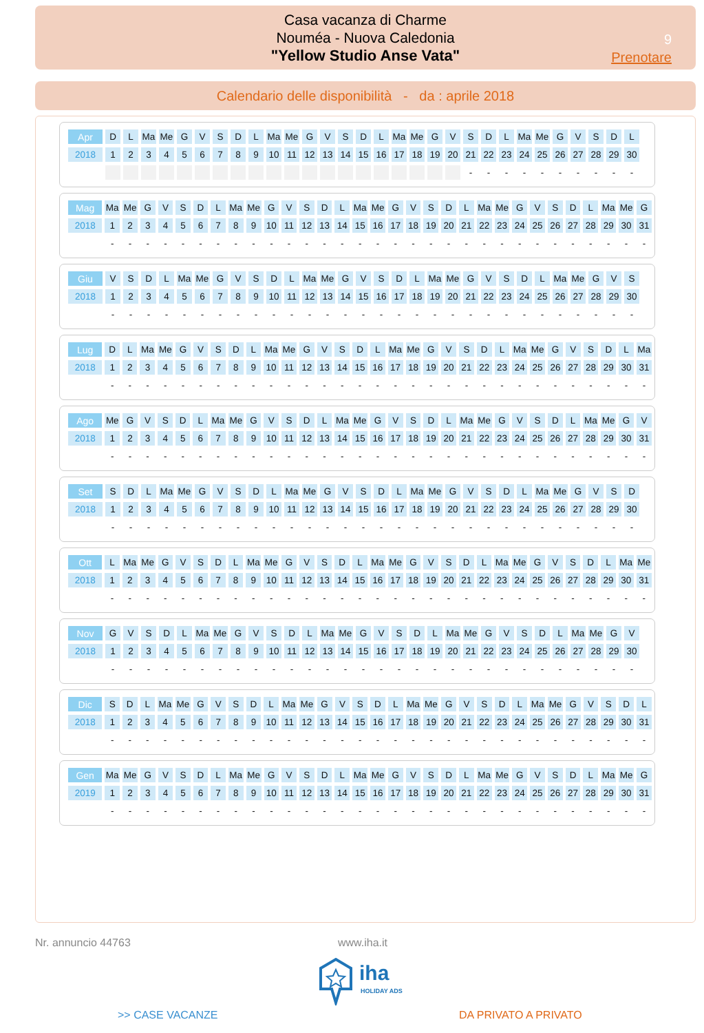Casa vacanza di Charme
Nouméa - Nuova Caledonia
"Yellow Studio Anse Vata"
9
Prenotare
Calendario delle disponibilità - da : aprile 2018
| Apr | D | L | Ma | Me | G | V | S | D | L | Ma | Me | G | V | S | D | L | Ma | Me | G | V | S | D | L | Ma | Me | G | V | S | D | L |
| 2018 | 1 | 2 | 3 | 4 | 5 | 6 | 7 | 8 | 9 | 10 | 11 | 12 | 13 | 14 | 15 | 16 | 17 | 18 | 19 | 20 | 21 | 22 | 23 | 24 | 25 | 26 | 27 | 28 | 29 | 30 |
| | | | | | | | | | | | | | | | | | | | | | - | - | - | - | - | - | - | - | - | - |
| Mag | Ma | Me | G | V | S | D | L | Ma | Me | G | V | S | D | L | Ma | Me | G | V | S | D | L | Ma | Me | G | V | S | D | L | Ma | Me | G |
| 2018 | 1 | 2 | 3 | 4 | 5 | 6 | 7 | 8 | 9 | 10 | 11 | 12 | 13 | 14 | 15 | 16 | 17 | 18 | 19 | 20 | 21 | 22 | 23 | 24 | 25 | 26 | 27 | 28 | 29 | 30 | 31 |
| | - | - | - | - | - | - | - | - | - | - | - | - | - | - | - | - | - | - | - | - | - | - | - | - | - | - | - | - | - | - | - |
| Giu | V | S | D | L | Ma | Me | G | V | S | D | L | Ma | Me | G | V | S | D | L | Ma | Me | G | V | S | D | L | Ma | Me | G | V | S |
| 2018 | 1 | 2 | 3 | 4 | 5 | 6 | 7 | 8 | 9 | 10 | 11 | 12 | 13 | 14 | 15 | 16 | 17 | 18 | 19 | 20 | 21 | 22 | 23 | 24 | 25 | 26 | 27 | 28 | 29 | 30 |
| | - | - | - | - | - | - | - | - | - | - | - | - | - | - | - | - | - | - | - | - | - | - | - | - | - | - | - | - | - | - |
| Lug | D | L | Ma | Me | G | V | S | D | L | Ma | Me | G | V | S | D | L | Ma | Me | G | V | S | D | L | Ma | Me | G | V | S | D | L | Ma |
| 2018 | 1 | 2 | 3 | 4 | 5 | 6 | 7 | 8 | 9 | 10 | 11 | 12 | 13 | 14 | 15 | 16 | 17 | 18 | 19 | 20 | 21 | 22 | 23 | 24 | 25 | 26 | 27 | 28 | 29 | 30 | 31 |
| | - | - | - | - | - | - | - | - | - | - | - | - | - | - | - | - | - | - | - | - | - | - | - | - | - | - | - | - | - | - | - |
| Ago | Me | G | V | S | D | L | Ma | Me | G | V | S | D | L | Ma | Me | G | V | S | D | L | Ma | Me | G | V | S | D | L | Ma | Me | G | V |
| 2018 | 1 | 2 | 3 | 4 | 5 | 6 | 7 | 8 | 9 | 10 | 11 | 12 | 13 | 14 | 15 | 16 | 17 | 18 | 19 | 20 | 21 | 22 | 23 | 24 | 25 | 26 | 27 | 28 | 29 | 30 | 31 |
| | - | - | - | - | - | - | - | - | - | - | - | - | - | - | - | - | - | - | - | - | - | - | - | - | - | - | - | - | - | - | - |
| Set | S | D | L | Ma | Me | G | V | S | D | L | Ma | Me | G | V | S | D | L | Ma | Me | G | V | S | D | L | Ma | Me | G | V | S | D |
| 2018 | 1 | 2 | 3 | 4 | 5 | 6 | 7 | 8 | 9 | 10 | 11 | 12 | 13 | 14 | 15 | 16 | 17 | 18 | 19 | 20 | 21 | 22 | 23 | 24 | 25 | 26 | 27 | 28 | 29 | 30 |
| | - | - | - | - | - | - | - | - | - | - | - | - | - | - | - | - | - | - | - | - | - | - | - | - | - | - | - | - | - | - |
| Ott | L | Ma | Me | G | V | S | D | L | Ma | Me | G | V | S | D | L | Ma | Me | G | V | S | D | L | Ma | Me | G | V | S | D | L | Ma | Me |
| 2018 | 1 | 2 | 3 | 4 | 5 | 6 | 7 | 8 | 9 | 10 | 11 | 12 | 13 | 14 | 15 | 16 | 17 | 18 | 19 | 20 | 21 | 22 | 23 | 24 | 25 | 26 | 27 | 28 | 29 | 30 | 31 |
| | - | - | - | - | - | - | - | - | - | - | - | - | - | - | - | - | - | - | - | - | - | - | - | - | - | - | - | - | - | - | - |
| Nov | G | V | S | D | L | Ma | Me | G | V | S | D | L | Ma | Me | G | V | S | D | L | Ma | Me | G | V | S | D | L | Ma | Me | G | V |
| 2018 | 1 | 2 | 3 | 4 | 5 | 6 | 7 | 8 | 9 | 10 | 11 | 12 | 13 | 14 | 15 | 16 | 17 | 18 | 19 | 20 | 21 | 22 | 23 | 24 | 25 | 26 | 27 | 28 | 29 | 30 |
| | - | - | - | - | - | - | - | - | - | - | - | - | - | - | - | - | - | - | - | - | - | - | - | - | - | - | - | - | - | - |
| Dic | S | D | L | Ma | Me | G | V | S | D | L | Ma | Me | G | V | S | D | L | Ma | Me | G | V | S | D | L | Ma | Me | G | V | S | D | L |
| 2018 | 1 | 2 | 3 | 4 | 5 | 6 | 7 | 8 | 9 | 10 | 11 | 12 | 13 | 14 | 15 | 16 | 17 | 18 | 19 | 20 | 21 | 22 | 23 | 24 | 25 | 26 | 27 | 28 | 29 | 30 | 31 |
| | - | - | - | - | - | - | - | - | - | - | - | - | - | - | - | - | - | - | - | - | - | - | - | - | - | - | - | - | - | - | - |
| Gen | Ma | Me | G | V | S | D | L | Ma | Me | G | V | S | D | L | Ma | Me | G | V | S | D | L | Ma | Me | G | V | S | D | L | Ma | Me | G |
| 2019 | 1 | 2 | 3 | 4 | 5 | 6 | 7 | 8 | 9 | 10 | 11 | 12 | 13 | 14 | 15 | 16 | 17 | 18 | 19 | 20 | 21 | 22 | 23 | 24 | 25 | 26 | 27 | 28 | 29 | 30 | 31 |
| | - | - | - | - | - | - | - | - | - | - | - | - | - | - | - | - | - | - | - | - | - | - | - | - | - | - | - | - | - | - | - |
Nr. annuncio 44763 www.iha.it
iha
HOLIDAY ADS
>> CASE VACANZE DA PRIVATO A PRIVATO